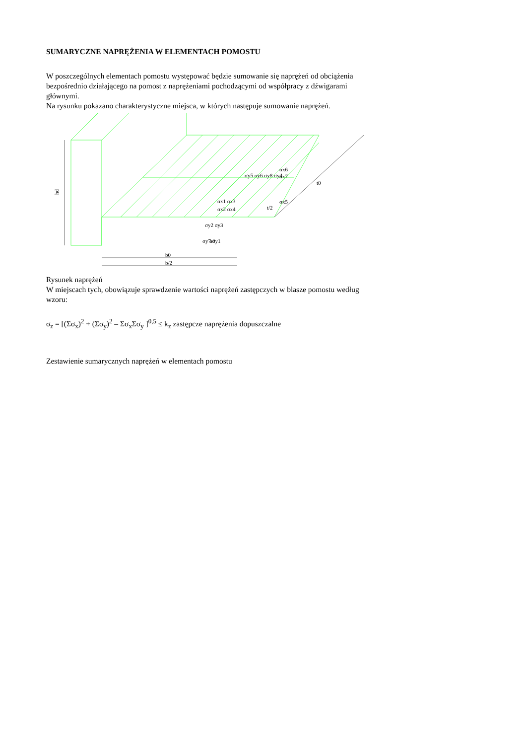SUMARYCZNE NAPRĘŻENIA W ELEMENTACH POMOSTU
W poszczególnych elementach pomostu występować będzie sumowanie się naprężeń od obciążenia bezpośrednio działającego na pomost z naprężeniami pochodzącymi od współpracy z dźwigarami głównymi.
Na rysunku pokazano charakterystyczne miejsca, w których następuje sumowanie naprężeń.
hd
b0
b/2
t0
t/2
a0
σx1 σx3
σx2 σx4
σx6
σx7
σx5
σy5 σy6 σy8 σy4
σy2 σy3
σy7 σy1
Rysunek naprężeń
W miejscach tych, obowiązuje sprawdzenie wartości naprężeń zastępczych w blasze pomostu według wzoru:
σ<sub>z</sub> = [(Σσ<sub>x</sub>)<sup>2</sup> + (Σσ<sub>y</sub>)<sup>2</sup> – Σσ<sub>x</sub>Σσ<sub>y</sub> ]<sup>0,5</sup> ≤ k<sub>z</sub> zastępcze naprężenia dopuszczalne
Zestawienie sumarycznych naprężeń w elementach pomostu